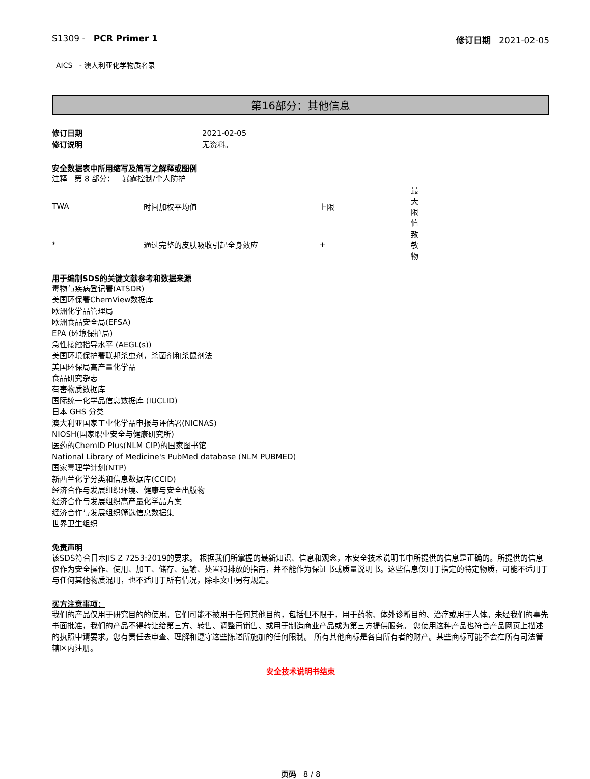S1309 - PCR Primer 1 修订日期 2021-02-05
AICS - 澳大利亚化学物质名录
第16部分：其他信息
修订日期 2021-02-05
修订说明 无资料。
安全数据表中所用缩写及简写之解释或图例
注释 第 8 部分： 暴露控制/个人防护
| TWA | 时间加权平均值 | 上限 | 最大限值 |
| * | 通过完整的皮肤吸收引起全身效应 | + | 致敏物 |
用于编制SDS的关键文献参考和数据来源
毒物与疾病登记署(ATSDR)
美国环保署ChemView数据库
欧洲化学品管理局
欧洲食品安全局(EFSA)
EPA (环境保护局)
急性接触指导水平 (AEGL(s))
美国环境保护署联邦杀虫剂，杀菌剂和杀鼠剂法
美国环保局高产量化学品
食品研究杂志
有害物质数据库
国际统一化学品信息数据库 (IUCLID)
日本 GHS 分类
澳大利亚国家工业化学品申报与评估署(NICNAS)
NIOSH(国家职业安全与健康研究所)
医药的ChemID Plus(NLM CIP)的国家图书馆
National Library of Medicine's PubMed database (NLM PUBMED)
国家毒理学计划(NTP)
新西兰化学分类和信息数据库(CCID)
经济合作与发展组织环境、健康与安全出版物
经济合作与发展组织高产量化学品方案
经济合作与发展组织筛选信息数据集
世界卫生组织
免责声明
该SDS符合日本JIS Z 7253:2019的要求。 根据我们所掌握的最新知识、信息和观念，本安全技术说明书中所提供的信息是正确的。所提供的信息仅作为安全操作、使用、加工、储存、运输、处置和排放的指南，并不能作为保证书或质量说明书。这些信息仅用于指定的特定物质，可能不适用于与任何其他物质混用，也不适用于所有情况，除非文中另有规定。
买方注意事项：
我们的产品仅用于研究目的的使用。它们可能不被用于任何其他目的，包括但不限于，用于药物、体外诊断目的、治疗或用于人体。未经我们的事先书面批准，我们的产品不得转让给第三方、转售、调整再销售、或用于制造商业产品或为第三方提供服务。 您使用这种产品也符合产品网页上描述的执照申请要求。您有责任去审查、理解和遵守这些陈述所施加的任何限制。 所有其他商标是各自所有者的财产。某些商标可能不会在所有司法管辖区内注册。
安全技术说明书结束
页码 8 / 8